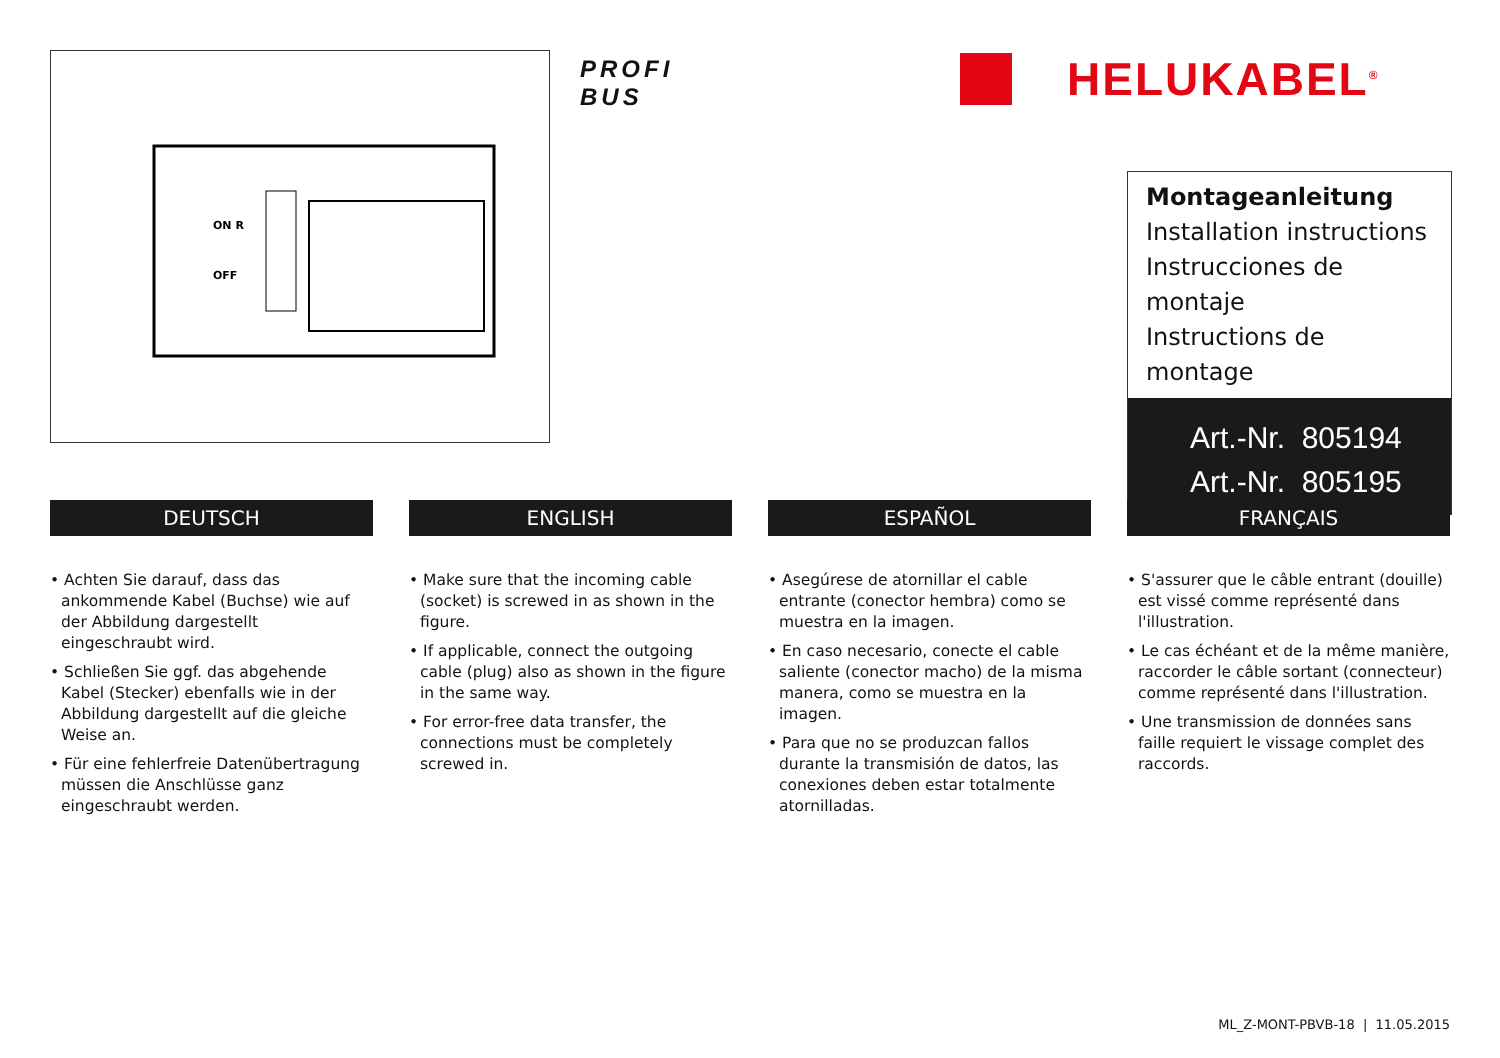ON R
OFF
PROFI
BUS
HELUKABEL<sup>®</sup>
Montageanleitung
Installation instructions
Instrucciones de montaje
Instructions de montage
Art.-Nr. 805194
Art.-Nr. 805195
DEUTSCH
• Achten Sie darauf, dass das ankommende Kabel (Buchse) wie auf der Abbildung dargestellt eingeschraubt wird.
• Schließen Sie ggf. das abgehende Kabel (Stecker) ebenfalls wie in der Abbildung dargestellt auf die gleiche Weise an.
• Für eine fehlerfreie Datenübertragung müssen die Anschlüsse ganz eingeschraubt werden.
ENGLISH
• Make sure that the incoming cable (socket) is screwed in as shown in the figure.
• If applicable, connect the outgoing cable (plug) also as shown in the figure in the same way.
• For error-free data transfer, the connections must be completely screwed in.
ESPAÑOL
• Asegúrese de atornillar el cable entrante (conector hembra) como se muestra en la imagen.
• En caso necesario, conecte el cable saliente (conector macho) de la misma manera, como se muestra en la imagen.
• Para que no se produzcan fallos durante la transmisión de datos, las conexiones deben estar totalmente atornilladas.
FRANÇAIS
• S'assurer que le câble entrant (douille) est vissé comme représenté dans l'illustration.
• Le cas échéant et de la même manière, raccorder le câble sortant (connecteur) comme représenté dans l'illustration.
• Une transmission de données sans faille requiert le vissage complet des raccords.
ML_Z-MONT-PBVB-18 | 11.05.2015